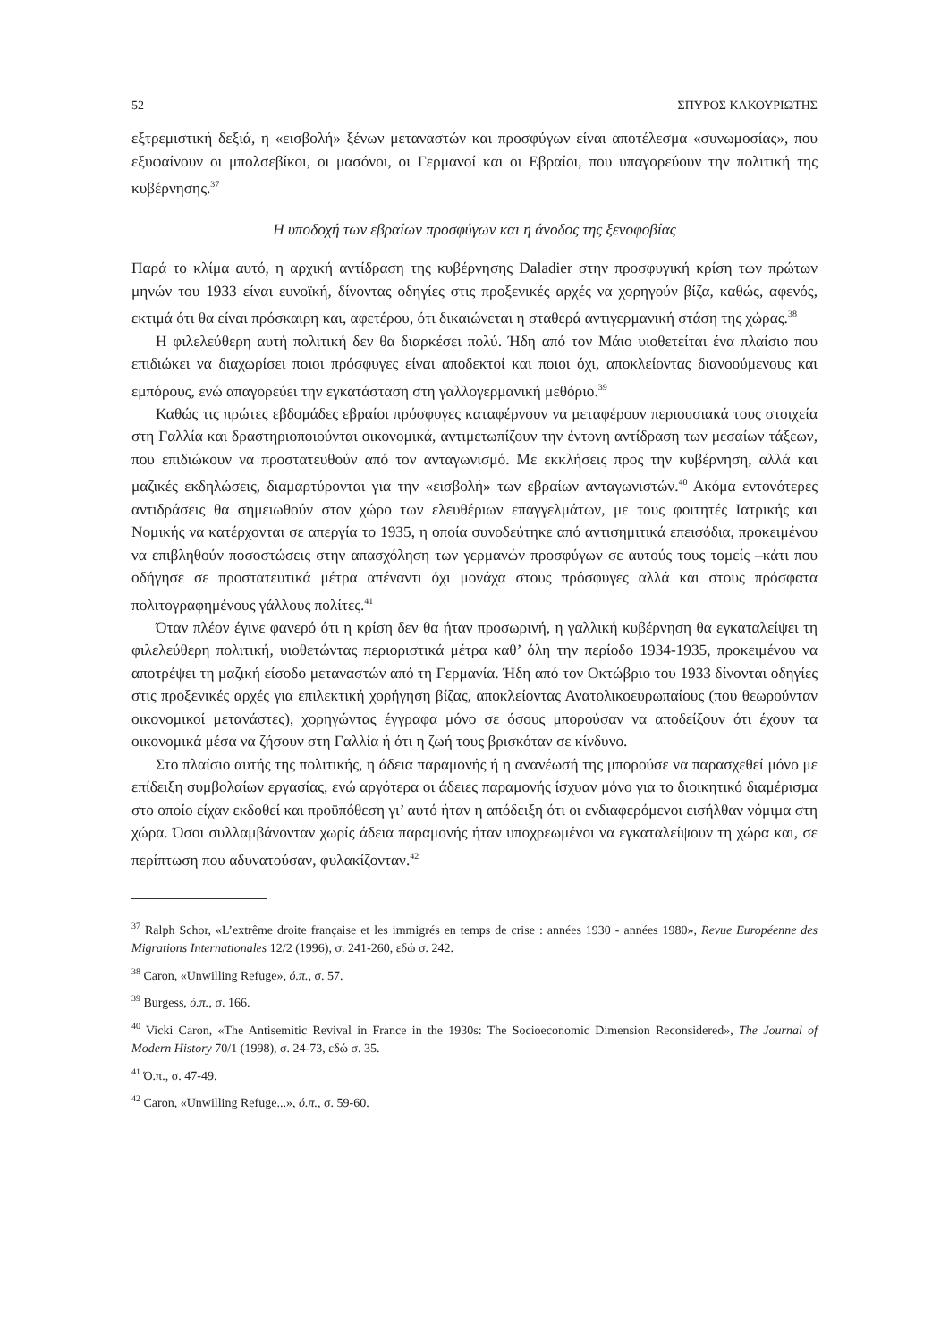52 ΣΠΥΡΟΣ ΚΑΚΟΥΡΙΩΤΗΣ
εξτρεμιστική δεξιά, η «εισβολή» ξένων μεταναστών και προσφύγων είναι αποτέλεσμα «συνωμοσίας», που εξυφαίνουν οι μπολσεβίκοι, οι μασόνοι, οι Γερμανοί και οι Εβραίοι, που υπαγορεύουν την πολιτική της κυβέρνησης.<sup>37</sup>
Η υποδοχή των εβραίων προσφύγων και η άνοδος της ξενοφοβίας
Παρά το κλίμα αυτό, η αρχική αντίδραση της κυβέρνησης Daladier στην προσφυγική κρίση των πρώτων μηνών του 1933 είναι ευνοϊκή, δίνοντας οδηγίες στις προξενικές αρχές να χορηγούν βίζα, καθώς, αφενός, εκτιμά ότι θα είναι πρόσκαιρη και, αφετέρου, ότι δικαιώνεται η σταθερά αντιγερμανική στάση της χώρας.<sup>38</sup>
Η φιλελεύθερη αυτή πολιτική δεν θα διαρκέσει πολύ. Ήδη από τον Μάιο υιοθετείται ένα πλαίσιο που επιδιώκει να διαχωρίσει ποιοι πρόσφυγες είναι αποδεκτοί και ποιοι όχι, αποκλείοντας διανοούμενους και εμπόρους, ενώ απαγορεύει την εγκατάσταση στη γαλλογερμανική μεθόριο.<sup>39</sup>
Καθώς τις πρώτες εβδομάδες εβραίοι πρόσφυγες καταφέρνουν να μεταφέρουν περιουσιακά τους στοιχεία στη Γαλλία και δραστηριοποιούνται οικονομικά, αντιμετωπίζουν την έντονη αντίδραση των μεσαίων τάξεων, που επιδιώκουν να προστατευθούν από τον ανταγωνισμό. Με εκκλήσεις προς την κυβέρνηση, αλλά και μαζικές εκδηλώσεις, διαμαρτύρονται για την «εισβολή» των εβραίων ανταγωνιστών.<sup>40</sup> Ακόμα εντονότερες αντιδράσεις θα σημειωθούν στον χώρο των ελευθέριων επαγγελμάτων, με τους φοιτητές Ιατρικής και Νομικής να κατέρχονται σε απεργία το 1935, η οποία συνοδεύτηκε από αντισημιτικά επεισόδια, προκειμένου να επιβληθούν ποσοστώσεις στην απασχόληση των γερμανών προσφύγων σε αυτούς τους τομείς –κάτι που οδήγησε σε προστατευτικά μέτρα απέναντι όχι μονάχα στους πρόσφυγες αλλά και στους πρόσφατα πολιτογραφημένους γάλλους πολίτες.<sup>41</sup>
Όταν πλέον έγινε φανερό ότι η κρίση δεν θα ήταν προσωρινή, η γαλλική κυβέρνηση θα εγκαταλείψει τη φιλελεύθερη πολιτική, υιοθετώντας περιοριστικά μέτρα καθ’ όλη την περίοδο 1934-1935, προκειμένου να αποτρέψει τη μαζική είσοδο μεταναστών από τη Γερμανία. Ήδη από τον Οκτώβριο του 1933 δίνονται οδηγίες στις προξενικές αρχές για επιλεκτική χορήγηση βίζας, αποκλείοντας Ανατολικοευρωπαίους (που θεωρούνταν οικονομικοί μετανάστες), χορηγώντας έγγραφα μόνο σε όσους μπορούσαν να αποδείξουν ότι έχουν τα οικονομικά μέσα να ζήσουν στη Γαλλία ή ότι η ζωή τους βρισκόταν σε κίνδυνο.
Στο πλαίσιο αυτής της πολιτικής, η άδεια παραμονής ή η ανανέωσή της μπορούσε να παρασχεθεί μόνο με επίδειξη συμβολαίων εργασίας, ενώ αργότερα οι άδειες παραμονής ίσχυαν μόνο για το διοικητικό διαμέρισμα στο οποίο είχαν εκδοθεί και προϋπόθεση γι’ αυτό ήταν η απόδειξη ότι οι ενδιαφερόμενοι εισήλθαν νόμιμα στη χώρα. Όσοι συλλαμβάνονταν χωρίς άδεια παραμονής ήταν υποχρεωμένοι να εγκαταλείψουν τη χώρα και, σε περίπτωση που αδυνατούσαν, φυλακίζονταν.<sup>42</sup>
<sup>37</sup> Ralph Schor, «L’extrême droite française et les immigrés en temps de crise : années 1930 - années 1980», Revue Européenne des Migrations Internationales 12/2 (1996), σ. 241-260, εδώ σ. 242.
<sup>38</sup> Caron, «Unwilling Refuge», ό.π., σ. 57.
<sup>39</sup> Burgess, ό.π., σ. 166.
<sup>40</sup> Vicki Caron, «The Antisemitic Revival in France in the 1930s: The Socioeconomic Dimension Reconsidered», The Journal of Modern History 70/1 (1998), σ. 24-73, εδώ σ. 35.
<sup>41</sup> Ό.π., σ. 47-49.
<sup>42</sup> Caron, «Unwilling Refuge...», ό.π., σ. 59-60.